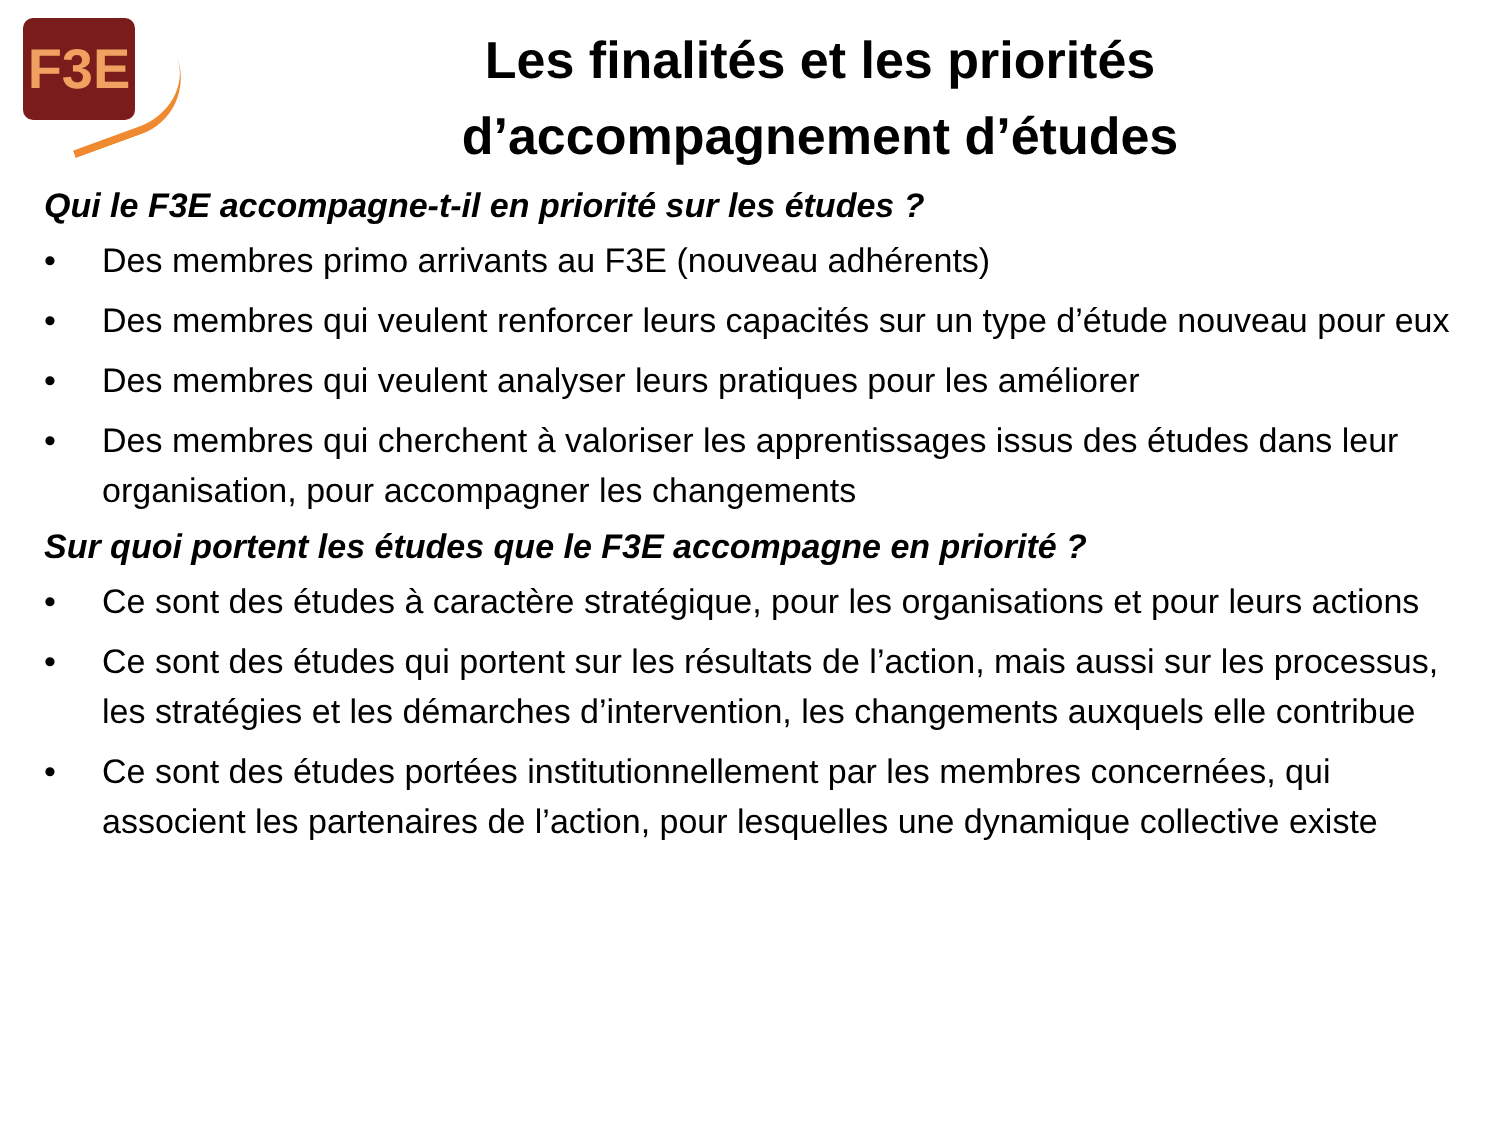F3E
Les finalités et les priorités d’accompagnement d’études
Qui le F3E accompagne-t-il en priorité sur les études ?
• Des membres primo arrivants au F3E (nouveau adhérents)
• Des membres qui veulent renforcer leurs capacités sur un type d’étude nouveau pour eux
• Des membres qui veulent analyser leurs pratiques pour les améliorer
• Des membres qui cherchent à valoriser les apprentissages issus des études dans leur organisation, pour accompagner les changements
Sur quoi portent les études que le F3E accompagne en priorité ?
• Ce sont des études à caractère stratégique, pour les organisations et pour leurs actions
• Ce sont des études qui portent sur les résultats de l’action, mais aussi sur les processus, les stratégies et les démarches d’intervention, les changements auxquels elle contribue
• Ce sont des études portées institutionnellement par les membres concernées, qui associent les partenaires de l’action, pour lesquelles une dynamique collective existe